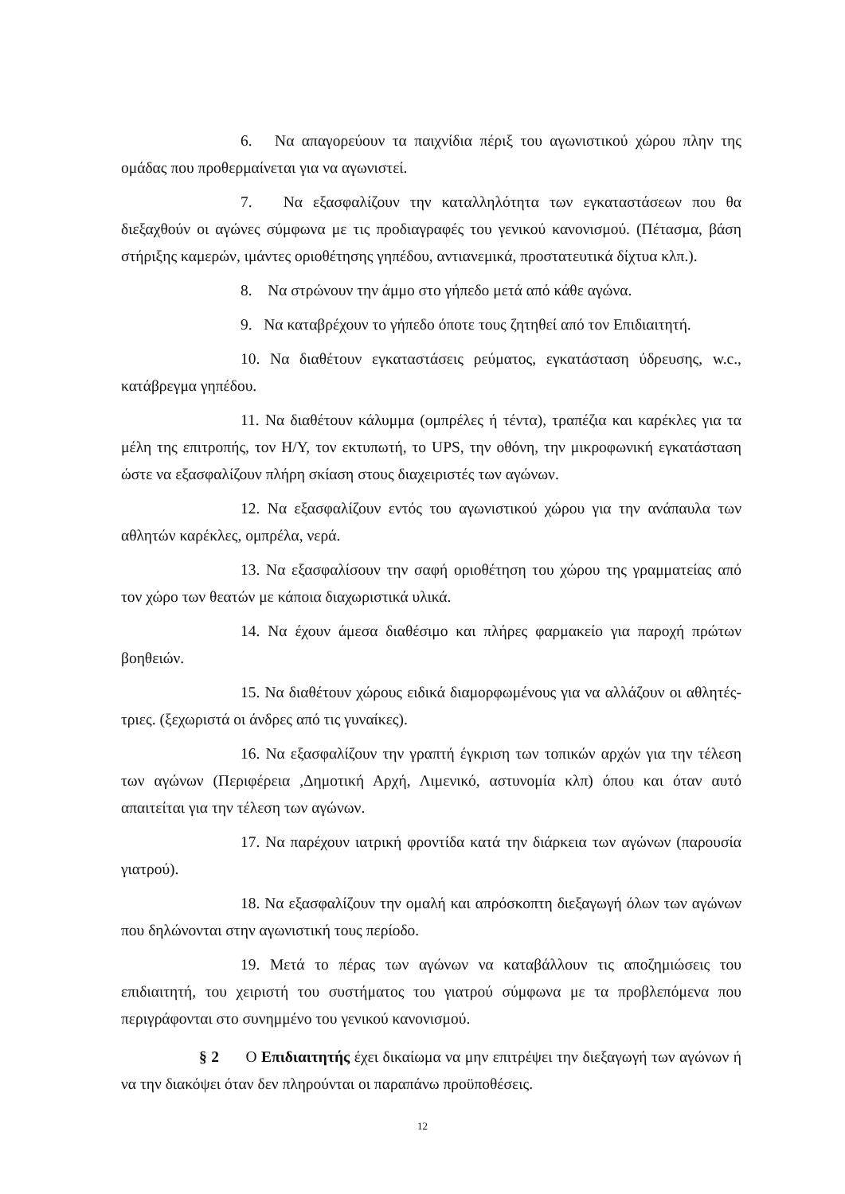6. Να απαγορεύουν τα παιχνίδια πέριξ του αγωνιστικού χώρου πλην της ομάδας που προθερμαίνεται για να αγωνιστεί.
7. Να εξασφαλίζουν την καταλληλότητα των εγκαταστάσεων που θα διεξαχθούν οι αγώνες σύμφωνα με τις προδιαγραφές του γενικού κανονισμού. (Πέτασμα, βάση στήριξης καμερών, ιμάντες οριοθέτησης γηπέδου, αντιανεμικά, προστατευτικά δίχτυα κλπ.).
8. Να στρώνουν την άμμο στο γήπεδο μετά από κάθε αγώνα.
9. Να καταβρέχουν το γήπεδο όποτε τους ζητηθεί από τον Επιδιαιτητή.
10. Να διαθέτουν εγκαταστάσεις ρεύματος, εγκατάσταση ύδρευσης, w.c., κατάβρεγμα γηπέδου.
11. Να διαθέτουν κάλυμμα (ομπρέλες ή τέντα), τραπέζια και καρέκλες για τα μέλη της επιτροπής, τον Η/Υ, τον εκτυπωτή, το UPS, την οθόνη, την μικροφωνική εγκατάσταση ώστε να εξασφαλίζουν πλήρη σκίαση στους διαχειριστές των αγώνων.
12. Να εξασφαλίζουν εντός του αγωνιστικού χώρου για την ανάπαυλα των αθλητών καρέκλες, ομπρέλα, νερά.
13. Να εξασφαλίσουν την σαφή οριοθέτηση του χώρου της γραμματείας από τον χώρο των θεατών με κάποια διαχωριστικά υλικά.
14. Να έχουν άμεσα διαθέσιμο και πλήρες φαρμακείο για παροχή πρώτων βοηθειών.
15. Να διαθέτουν χώρους ειδικά διαμορφωμένους για να αλλάζουν οι αθλητές-τριες. (ξεχωριστά οι άνδρες από τις γυναίκες).
16. Να εξασφαλίζουν την γραπτή έγκριση των τοπικών αρχών για την τέλεση των αγώνων (Περιφέρεια ,Δημοτική Αρχή, Λιμενικό, αστυνομία κλπ) όπου και όταν αυτό απαιτείται για την τέλεση των αγώνων.
17. Να παρέχουν ιατρική φροντίδα κατά την διάρκεια των αγώνων (παρουσία γιατρού).
18. Να εξασφαλίζουν την ομαλή και απρόσκοπτη διεξαγωγή όλων των αγώνων που δηλώνονται στην αγωνιστική τους περίοδο.
19. Μετά το πέρας των αγώνων να καταβάλλουν τις αποζημιώσεις του επιδιαιτητή, του χειριστή του συστήματος του γιατρού σύμφωνα με τα προβλεπόμενα που περιγράφονται στο συνημμένο του γενικού κανονισμού.
§ 2 Ο Επιδιαιτητής έχει δικαίωμα να μην επιτρέψει την διεξαγωγή των αγώνων ή να την διακόψει όταν δεν πληρούνται οι παραπάνω προϋποθέσεις.
12